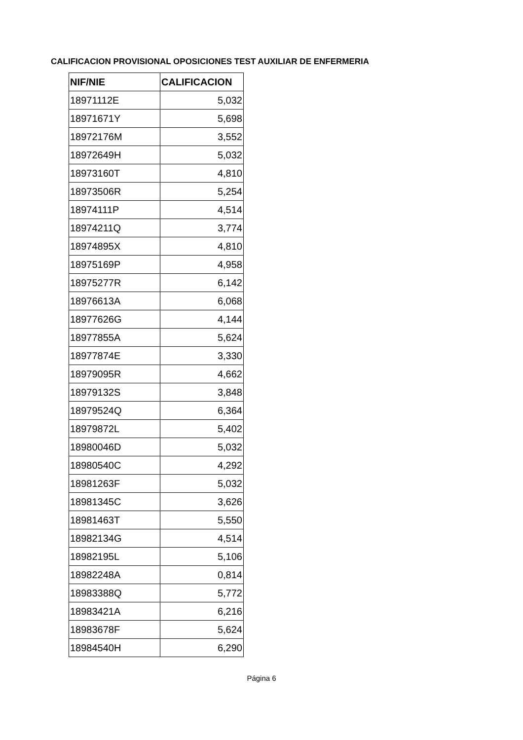CALIFICACION PROVISIONAL OPOSICIONES TEST AUXILIAR DE ENFERMERIA
| NIF/NIE | CALIFICACION |
| --- | --- |
| 18971112E | 5,032 |
| 18971671Y | 5,698 |
| 18972176M | 3,552 |
| 18972649H | 5,032 |
| 18973160T | 4,810 |
| 18973506R | 5,254 |
| 18974111P | 4,514 |
| 18974211Q | 3,774 |
| 18974895X | 4,810 |
| 18975169P | 4,958 |
| 18975277R | 6,142 |
| 18976613A | 6,068 |
| 18977626G | 4,144 |
| 18977855A | 5,624 |
| 18977874E | 3,330 |
| 18979095R | 4,662 |
| 18979132S | 3,848 |
| 18979524Q | 6,364 |
| 18979872L | 5,402 |
| 18980046D | 5,032 |
| 18980540C | 4,292 |
| 18981263F | 5,032 |
| 18981345C | 3,626 |
| 18981463T | 5,550 |
| 18982134G | 4,514 |
| 18982195L | 5,106 |
| 18982248A | 0,814 |
| 18983388Q | 5,772 |
| 18983421A | 6,216 |
| 18983678F | 5,624 |
| 18984540H | 6,290 |
Página 6